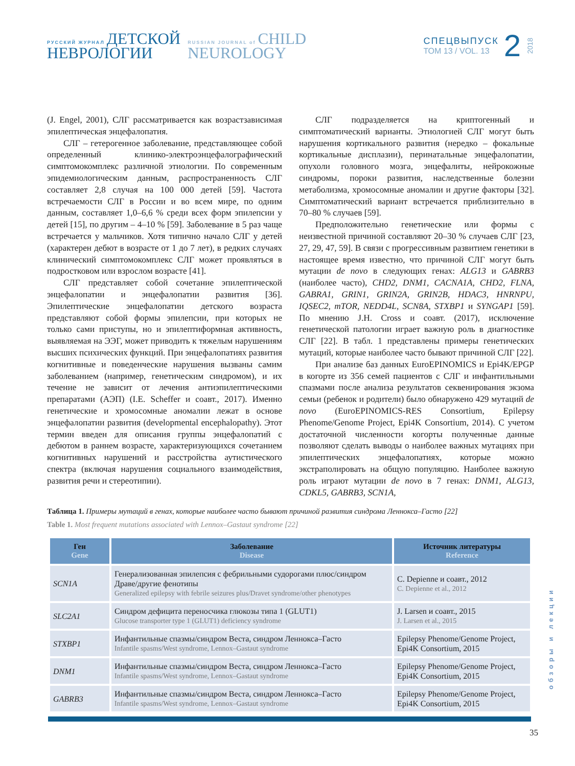РУССКИЙ ЖУРНАЛ ДЕТСКОЙ
НЕВРОЛОГИИ
RUSSIAN JOURNAL of CHILD
NEUROLOGY
СПЕЦВЫПУСК
ТОМ 13 / VOL. 13
2 2018
(J. Engel, 2001), СЛГ рассматривается как возрастзависимая эпилептическая энцефалопатия.
СЛГ – гетерогенное заболевание, представляющее собой определенный клинико-электроэнцефалографический симптомокомплекс различной этиологии. По современным эпидемиологическим данным, распространенность СЛГ составляет 2,8 случая на 100 000 детей [59]. Частота встречаемости СЛГ в России и во всем мире, по одним данным, составляет 1,0–6,6 % среди всех форм эпилепсии у детей [15], по другим – 4–10 % [59]. Заболевание в 5 раз чаще встречается у мальчиков. Хотя типично начало СЛГ у детей (характерен дебют в возрасте от 1 до 7 лет), в редких случаях клинический симптомокомплекс СЛГ может проявляться в подростковом или взрослом возрасте [41].
СЛГ представляет собой сочетание эпилептической энцефалопатии и энцефалопатии развития [36]. Эпилептические энцефалопатии детского возраста представляют собой формы эпилепсии, при которых не только сами приступы, но и эпилептиформная активность, выявляемая на ЭЭГ, может приводить к тяжелым нарушениям высших психических функций. При энцефалопатиях развития когнитивные и поведенческие нарушения вызваны самим заболеванием (например, генетическим синдромом), и их течение не зависит от лечения антиэпилептическими препаратами (АЭП) (I.E. Scheffer и соавт., 2017). Именно генетические и хромосомные аномалии лежат в основе энцефалопатии развития (developmental encephalopathy). Этот термин введен для описания группы энцефалопатий с дебютом в раннем возрасте, характеризующихся сочетанием когнитивных нарушений и расстройства аутистического спектра (включая нарушения социального взаимодействия, развития речи и стереотипии).
СЛГ подразделяется на криптогенный и симптоматический варианты. Этиологией СЛГ могут быть нарушения кортикального развития (нередко – фокальные кортикальные дисплазии), перинатальные энцефалопатии, опухоли головного мозга, энцефалиты, нейрокожные синдромы, пороки развития, наследственные болезни метаболизма, хромосомные аномалии и другие факторы [32]. Симптоматический вариант встречается приблизительно в 70–80 % случаев [59].
Предположительно генетические или формы с неизвестной причиной составляют 20–30 % случаев СЛГ [23, 27, 29, 47, 59]. В связи с прогрессивным развитием генетики в настоящее время известно, что причиной СЛГ могут быть мутации de novo в следующих генах: ALG13 и GABRB3 (наиболее часто), CHD2, DNM1, CACNA1A, CHD2, FLNA, GABRA1, GRIN1, GRIN2A, GRIN2B, HDAC3, HNRNPU, IQSEC2, mTOR, NEDD4L, SCN8A, STXBP1 и SYNGAP1 [59]. По мнению J.H. Cross и соавт. (2017), исключение генетической патологии играет важную роль в диагностике СЛГ [22]. В табл. 1 представлены примеры генетических мутаций, которые наиболее часто бывают причиной СЛГ [22].
При анализе баз данных EuroEPINOMICS и Epi4K/EPGP в когорте из 356 семей пациентов с СЛГ и инфантильными спазмами после анализа результатов секвенирования экзома семьи (ребенок и родители) было обнаружено 429 мутаций de novo (EuroEPINOMICS-RES Consortium, Epilepsy Phenome/Genome Project, Epi4K Consortium, 2014). С учетом достаточной численности когорты полученные данные позволяют сделать выводы о наиболее важных мутациях при эпилептических энцефалопатиях, которые можно экстраполировать на общую популяцию. Наиболее важную роль играют мутации de novo в 7 генах: DNM1, ALG13, CDKL5, GABRB3, SCN1A,
Таблица 1. Примеры мутаций в генах, которые наиболее часто бывают причиной развития синдрома Леннокса–Гасто [22]
Table 1. Most frequent mutations associated with Lennox–Gastaut syndrome [22]
| Ген Gene | Заболевание Disease | Источник литературы Reference |
| --- | --- | --- |
| SCN1A | Генерализованная эпилепсия с фебрильными судорогами плюс/синдром Драве/другие фенотипы Generalized epilepsy with febrile seizures plus/Dravet syndrome/other phenotypes | C. Depienne и соавт., 2012 C. Depienne et al., 2012 |
| SLC2A1 | Синдром дефицита переносчика глюкозы типа 1 (GLUT1) Glucose transporter type 1 (GLUT1) deficiency syndrome | J. Larsen и соавт., 2015 J. Larsen et al., 2015 |
| STXBP1 | Инфантильные спазмы/синдром Веста, синдром Леннокса–Гасто Infantile spasms/West syndrome, Lennox–Gastaut syndrome | Epilepsy Phenome/Genome Project, Epi4K Consortium, 2015 |
| DNM1 | Инфантильные спазмы/синдром Веста, синдром Леннокса–Гасто Infantile spasms/West syndrome, Lennox–Gastaut syndrome | Epilepsy Phenome/Genome Project, Epi4K Consortium, 2015 |
| GABRB3 | Инфантильные спазмы/синдром Веста, синдром Леннокса–Гасто Infantile spasms/West syndrome, Lennox–Gastaut syndrome | Epilepsy Phenome/Genome Project, Epi4K Consortium, 2015 |
обзоры и лекции
35